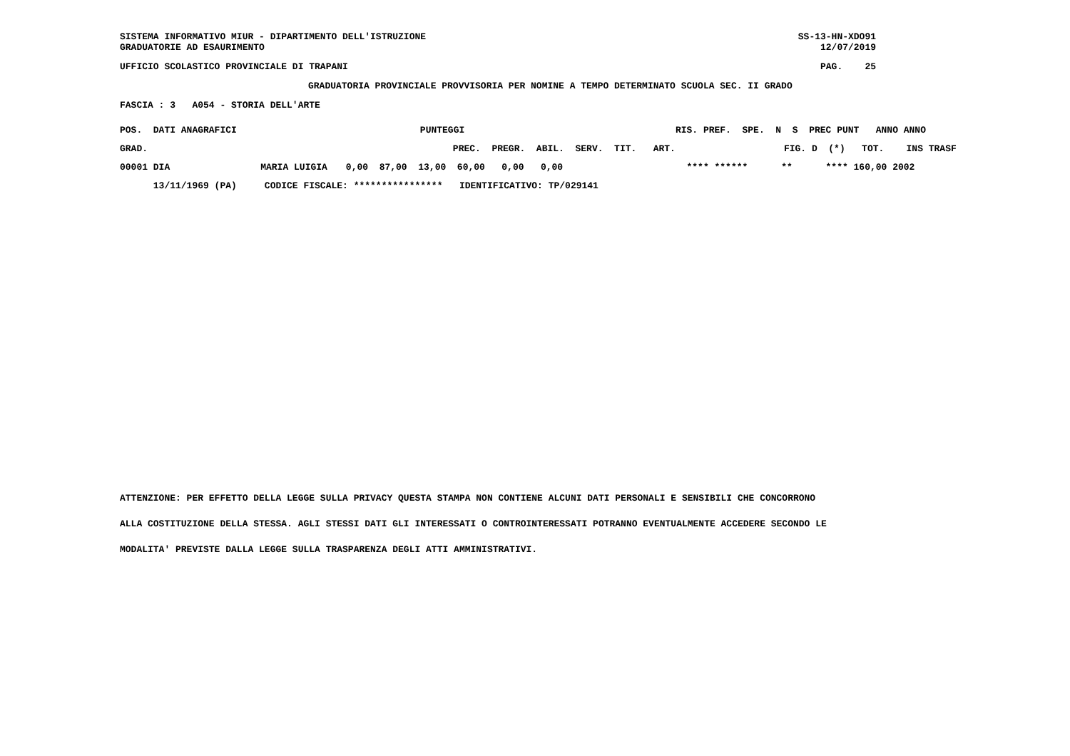SISTEMA INFORMATIVO MIUR - DIPARTIMENTO DELL'ISTRUZIONE GRADUATORIE AD ESAURIMENTO
SS-13-HN-XDO91 12/07/2019
UFFICIO SCOLASTICO PROVINCIALE DI TRAPANI
PAG. 25
GRADUATORIA PROVINCIALE PROVVISORIA PER NOMINE A TEMPO DETERMINATO SCUOLA SEC. II GRADO
FASCIA : 3 A054 - STORIA DELL'ARTE
| POS. DATI ANAGRAFICI | | | PUNTEGGI | RIS. PREF. SPE. N S PREC PUNT ANNO ANNO |
| --- | --- | --- | --- | --- |
| GRAD. | | | PREC. PREGR. ABIL. SERV. TIT. ART. | FIG. D (*) TOT. INS TRASF |
| 00001 DIA | MARIA LUIGIA | 0,00 87,00 13,00 60,00 0,00 0,00 | | **** ****** ** **** 160,00 2002 |
| 13/11/1969 (PA) CODICE FISCALE: **************** IDENTIFICATIVO: TP/029141 | | | | |
ATTENZIONE: PER EFFETTO DELLA LEGGE SULLA PRIVACY QUESTA STAMPA NON CONTIENE ALCUNI DATI PERSONALI E SENSIBILI CHE CONCORRONO ALLA COSTITUZIONE DELLA STESSA. AGLI STESSI DATI GLI INTERESSATI O CONTROINTERESSATI POTRANNO EVENTUALMENTE ACCEDERE SECONDO LE MODALITA' PREVISTE DALLA LEGGE SULLA TRASPARENZA DEGLI ATTI AMMINISTRATIVI.